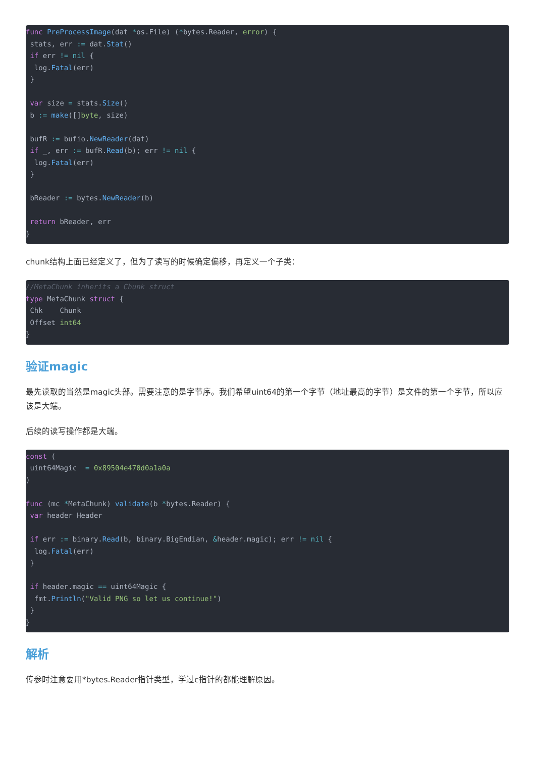func PreProcessImage(dat *os.File) (*bytes.Reader, error) {
 stats, err := dat.Stat()
 if err != nil {
  log.Fatal(err)
 }

 var size = stats.Size()
 b := make([]byte, size)

 bufR := bufio.NewReader(dat)
 if _, err := bufR.Read(b); err != nil {
  log.Fatal(err)
 }

 bReader := bytes.NewReader(b)

 return bReader, err
}
chunk结构上面已经定义了，但为了读写的时候确定偏移，再定义一个子类：
//MetaChunk inherits a Chunk struct
type MetaChunk struct {
 Chk    Chunk
 Offset int64
}
验证magic
最先读取的当然是magic头部。需要注意的是字节序。我们希望uint64的第一个字节（地址最高的字节）是文件的第一个字节，所以应该是大端。
后续的读写操作都是大端。
const (
 uint64Magic  = 0x89504e470d0a1a0a
)

func (mc *MetaChunk) validate(b *bytes.Reader) {
 var header Header

 if err := binary.Read(b, binary.BigEndian, &header.magic); err != nil {
  log.Fatal(err)
 }

 if header.magic == uint64Magic {
  fmt.Println("Valid PNG so let us continue!")
 }
}
解析
传参时注意要用*bytes.Reader指针类型，学过c指针的都能理解原因。